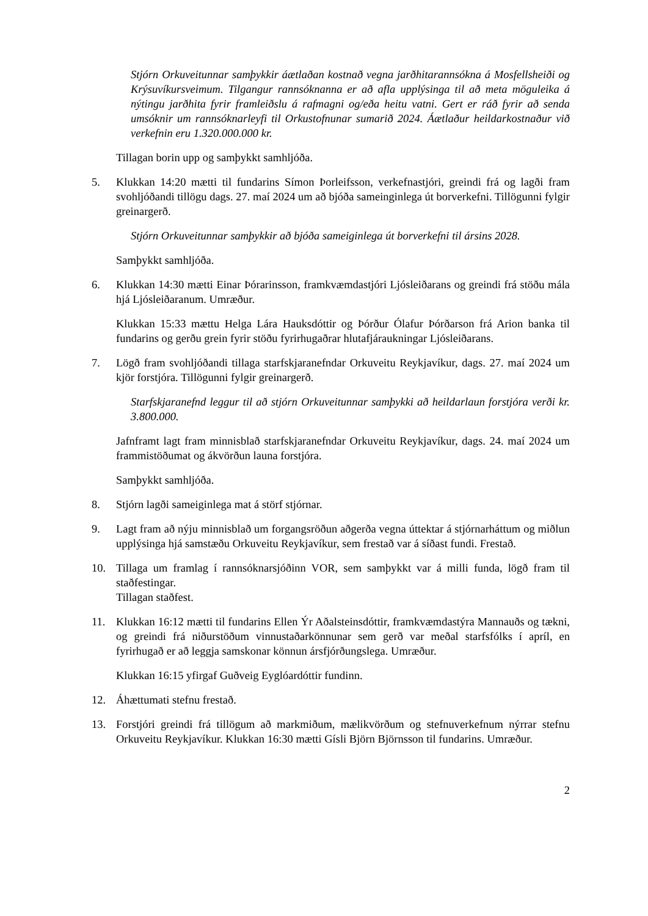Stjórn Orkuveitunnar samþykkir áætlaðan kostnað vegna jarðhitarannsókna á Mosfellsheiði og Krýsuvíkursveimum. Tilgangur rannsóknanna er að afla upplýsinga til að meta möguleika á nýtingu jarðhita fyrir framleiðslu á rafmagni og/eða heitu vatni. Gert er ráð fyrir að senda umsóknir um rannsóknarleyfi til Orkustofnunar sumarið 2024. Áætlaður heildarkostnaður við verkefnin eru 1.320.000.000 kr.
Tillagan borin upp og samþykkt samhljóða.
5. Klukkan 14:20 mætti til fundarins Símon Þorleifsson, verkefnastjóri, greindi frá og lagði fram svohljóðandi tillögu dags. 27. maí 2024 um að bjóða sameinginlega út borverkefni. Tillögunni fylgir greinargerð.
Stjórn Orkuveitunnar samþykkir að bjóða sameiginlega út borverkefni til ársins 2028.
Samþykkt samhljóða.
6. Klukkan 14:30 mætti Einar Þórarinsson, framkvæmdastjóri Ljósleiðarans og greindi frá stöðu mála hjá Ljósleiðaranum. Umræður.
Klukkan 15:33 mættu Helga Lára Hauksdóttir og Þórður Ólafur Þórðarson frá Arion banka til fundarins og gerðu grein fyrir stöðu fyrirhugaðrar hlutafjáraukningar Ljósleiðarans.
7. Lögð fram svohljóðandi tillaga starfskjaranefndar Orkuveitu Reykjavíkur, dags. 27. maí 2024 um kjör forstjóra. Tillögunni fylgir greinargerð.
Starfskjaranefnd leggur til að stjórn Orkuveitunnar samþykki að heildarlaun forstjóra verði kr. 3.800.000.
Jafnframt lagt fram minnisblað starfskjaranefndar Orkuveitu Reykjavíkur, dags. 24. maí 2024 um frammistöðumat og ákvörðun launa forstjóra.
Samþykkt samhljóða.
8. Stjórn lagði sameiginlega mat á störf stjórnar.
9. Lagt fram að nýju minnisblað um forgangsröðun aðgerða vegna úttektar á stjórnarháttum og miðlun upplýsinga hjá samstæðu Orkuveitu Reykjavíkur, sem frestað var á síðast fundi. Frestað.
10. Tillaga um framlag í rannsóknarsjóðinn VOR, sem samþykkt var á milli funda, lögð fram til staðfestingar.
Tillagan staðfest.
11. Klukkan 16:12 mætti til fundarins Ellen Ýr Aðalsteinsdóttir, framkvæmdastýra Mannauðs og tækni, og greindi frá niðurstöðum vinnustaðarkönnunar sem gerð var meðal starfsfólks í apríl, en fyrirhugað er að leggja samskonar könnun ársfjórðungslega. Umræður.
Klukkan 16:15 yfirgaf Guðveig Eyglóardóttir fundinn.
12. Áhættumati stefnu frestað.
13. Forstjóri greindi frá tillögum að markmiðum, mælikvörðum og stefnuverkefnum nýrrar stefnu Orkuveitu Reykjavíkur. Klukkan 16:30 mætti Gísli Björn Björnsson til fundarins. Umræður.
2